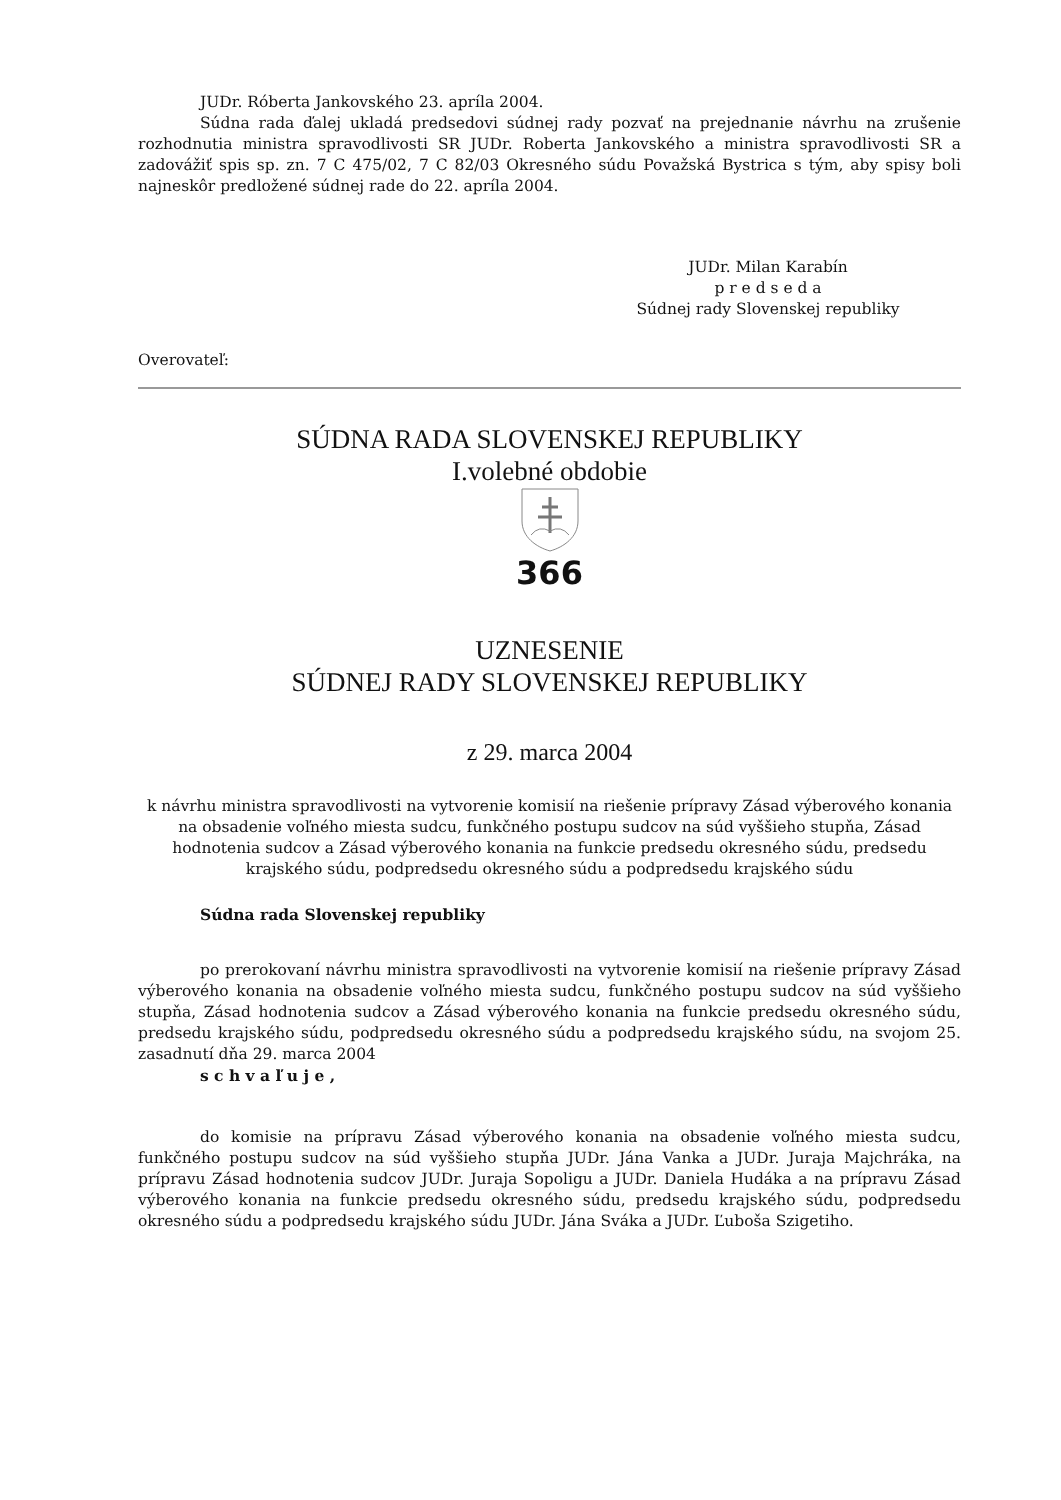JUDr. Róberta Jankovského 23. apríla 2004.
Súdna rada ďalej ukladá predsedovi súdnej rady pozvať na prejednanie návrhu na zrušenie rozhodnutia ministra spravodlivosti SR JUDr. Roberta Jankovského a ministra spravodlivosti SR a zadovážiť spis sp. zn. 7 C 475/02, 7 C 82/03 Okresného súdu Považská Bystrica s tým, aby spisy boli najneskôr predložené súdnej rade do 22. apríla 2004.
JUDr. Milan Karabín
p r e d s e d a
Súdnej rady Slovenskej republiky
Overovateľ:
SÚDNA RADA SLOVENSKEJ REPUBLIKY
I.volebné obdobie
366
UZNESENIE
SÚDNEJ RADY SLOVENSKEJ REPUBLIKY
z 29. marca 2004
k návrhu ministra spravodlivosti na vytvorenie komisií na riešenie prípravy Zásad výberového konania na obsadenie voľného miesta sudcu, funkčného postupu sudcov na súd vyššieho stupňa, Zásad hodnotenia sudcov a Zásad výberového konania na funkcie predsedu okresného súdu, predsedu krajského súdu, podpredsedu okresného súdu a podpredsedu krajského súdu
Súdna rada Slovenskej republiky
po prerokovaní návrhu ministra spravodlivosti na vytvorenie komisií na riešenie prípravy Zásad výberového konania na obsadenie voľného miesta sudcu, funkčného postupu sudcov na súd vyššieho stupňa, Zásad hodnotenia sudcov a Zásad výberového konania na funkcie predsedu okresného súdu, predsedu krajského súdu, podpredsedu okresného súdu a podpredsedu krajského súdu, na svojom 25. zasadnutí dňa 29. marca 2004
s c h v a ľ u j e ,
do komisie na prípravu Zásad výberového konania na obsadenie voľného miesta sudcu, funkčného postupu sudcov na súd vyššieho stupňa JUDr. Jána Vanka a JUDr. Juraja Majchráka, na prípravu Zásad hodnotenia sudcov JUDr. Juraja Sopoligu a JUDr. Daniela Hudáka a na prípravu Zásad výberového konania na funkcie predsedu okresného súdu, predsedu krajského súdu, podpredsedu okresného súdu a podpredsedu krajského súdu JUDr. Jána Sváka a JUDr. Ľuboša Szigetiho.